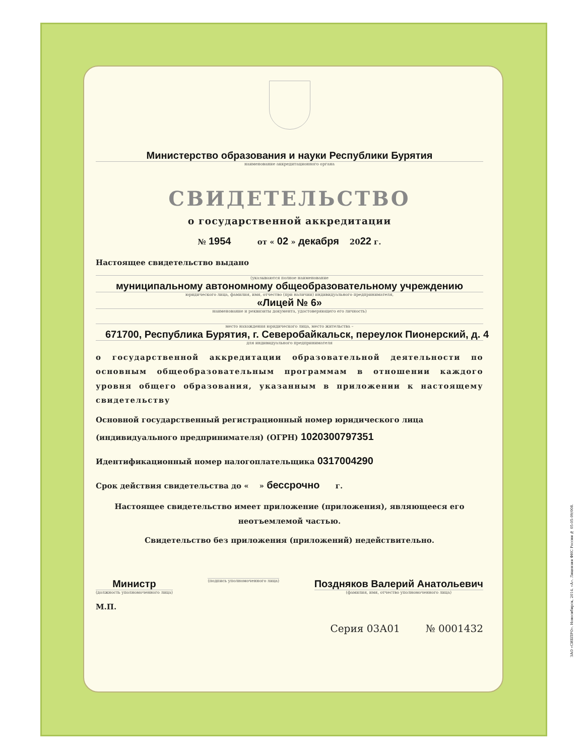Министерство образования и науки Республики Бурятия
наименование аккредитационного органа
СВИДЕТЕЛЬСТВО
о государственной аккредитации
№ 1954 от « 02 » декабря 2022 г.
Настоящее свидетельство выдано
(указываются полное наименование
муниципальному автономному общеобразовательному учреждению
юридического лица, фамилия, имя, отчество (при наличии) индивидуального предпринимателя,
«Лицей № 6»
наименование и реквизиты документа, удостоверяющего его личность)
место нахождения юридического лица, место жительства –
671700, Республика Бурятия, г. Северобайкальск, переулок Пионерский, д. 4
для индивидуального предпринимателя
о государственной аккредитации образовательной деятельности по основным общеобразовательным программам в отношении каждого уровня общего образования, указанным в приложении к настоящему свидетельству
Основной государственный регистрационный номер юридического лица (индивидуального предпринимателя) (ОГРН) 1020300797351
Идентификационный номер налогоплательщика 0317004290
Срок действия свидетельства до « » бессрочно г.
Настоящее свидетельство имеет приложение (приложения), являющееся его неотъемлемой частью.
Свидетельство без приложения (приложений) недействительно.
Министр
(должность уполномоченного лица)
(подпись уполномоченного лица)
Поздняков Валерий Анатольевич
(фамилия, имя, отчество уполномоченного лица)
М.П.
Серия 03А01 № 0001432
ЗАО «СИБПРО». Новосибирск, 2014. «А». Лицензия ФНС России № 05-05-09/008.